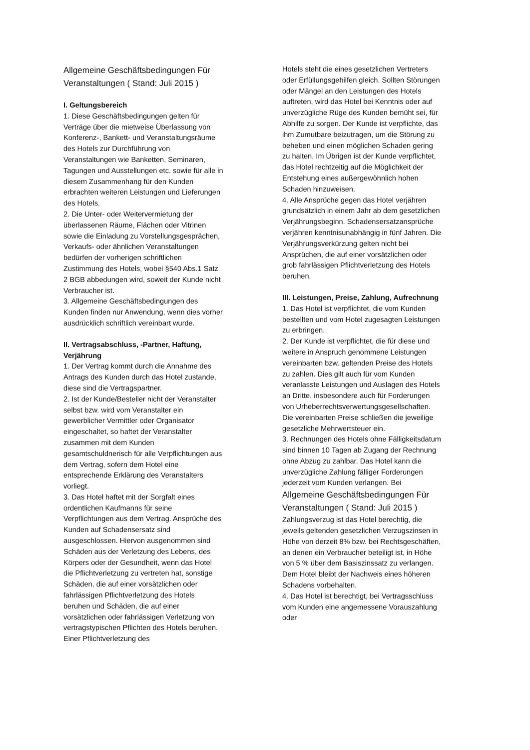Allgemeine Geschäftsbedingungen Für Veranstaltungen ( Stand: Juli 2015 )
I. Geltungsbereich
1. Diese Geschäftsbedingungen gelten für Verträge über die mietweise Überlassung von Konferenz-, Bankett- und Veranstaltungsräume des Hotels zur Durchführung von Veranstaltungen wie Banketten, Seminaren, Tagungen und Ausstellungen etc. sowie für alle in diesem Zusammenhang für den Kunden erbrachten weiteren Leistungen und Lieferungen des Hotels.
2. Die Unter- oder Weitervermietung der überlassenen Räume, Flächen oder Vitrinen sowie die Einladung zu Vorstellungsgesprächen, Verkaufs- oder ähnlichen Veranstaltungen bedürfen der vorherigen schriftlichen Zustimmung des Hotels, wobei §540 Abs.1 Satz 2 BGB abbedungen wird, soweit der Kunde nicht Verbraucher ist.
3. Allgemeine Geschäftsbedingungen des Kunden finden nur Anwendung, wenn dies vorher ausdrücklich schriftlich vereinbart wurde.
II. Vertragsabschluss, -Partner, Haftung, Verjährung
1. Der Vertrag kommt durch die Annahme des Antrags des Kunden durch das Hotel zustande, diese sind die Vertragspartner.
2. Ist der Kunde/Besteller nicht der Veranstalter selbst bzw. wird vom Veranstalter ein gewerblicher Vermittler oder Organisator eingeschaltet, so haftet der Veranstalter zusammen mit dem Kunden gesamtschuldnerisch für alle Verpflichtungen aus dem Vertrag, sofern dem Hotel eine entsprechende Erklärung des Veranstalters vorliegt.
3. Das Hotel haftet mit der Sorgfalt eines ordentlichen Kaufmanns für seine Verpflichtungen aus dem Vertrag. Ansprüche des Kunden auf Schadensersatz sind ausgeschlossen. Hiervon ausgenommen sind Schäden aus der Verletzung des Lebens, des Körpers oder der Gesundheit, wenn das Hotel die Pflichtverletzung zu vertreten hat, sonstige Schäden, die auf einer vorsätzlichen oder fahrlässigen Pflichtverletzung des Hotels beruhen und Schäden, die auf einer vorsätzlichen oder fahrlässigen Verletzung von vertragstypischen Pflichten des Hotels beruhen. Einer Pflichtverletzung des
Hotels steht die eines gesetzlichen Vertreters oder Erfüllungsgehilfen gleich. Sollten Störungen oder Mängel an den Leistungen des Hotels auftreten, wird das Hotel bei Kenntnis oder auf unverzügliche Rüge des Kunden bemüht sei, für Abhilfe zu sorgen. Der Kunde ist verpflichte, das ihm Zumutbare beizutragen, um die Störung zu beheben und einen möglichen Schaden gering zu halten. Im Übrigen ist der Kunde verpflichtet, das Hotel rechtzeitig auf die Möglichkeit der Entstehung eines außergewöhnlich hohen Schaden hinzuweisen.
4. Alle Ansprüche gegen das Hotel verjähren grundsätzlich in einem Jahr ab dem gesetzlichen Verjährungsbeginn. Schadensersatzansprüche verjähren kenntnisunabhängig in fünf Jahren. Die Verjährungsverkürzung gelten nicht bei Ansprüchen, die auf einer vorsätzlichen oder grob fahrlässigen Pflichtverletzung des Hotels beruhen.
III. Leistungen, Preise, Zahlung, Aufrechnung
1. Das Hotel ist verpflichtet, die vom Kunden bestellten und vom Hotel zugesagten Leistungen zu erbringen.
2. Der Kunde ist verpflichtet, die für diese und weitere in Anspruch genommene Leistungen vereinbarten bzw. geltenden Preise des Hotels zu zahlen. Dies gilt auch für vom Kunden veranlasste Leistungen und Auslagen des Hotels an Dritte, insbesondere auch für Forderungen von Urheberrechtsverwertungsgesellschaften. Die vereinbarten Preise schließen die jeweilige gesetzliche Mehrwertsteuer ein.
3. Rechnungen des Hotels ohne Fälligkeitsdatum sind binnen 10 Tagen ab Zugang der Rechnung ohne Abzug zu zahlbar. Das Hotel kann die unverzügliche Zahlung fälliger Forderungen jederzeit vom Kunden verlangen. Bei
Allgemeine Geschäftsbedingungen Für Veranstaltungen ( Stand: Juli 2015 )
Zahlungsverzug ist das Hotel berechtig, die jeweils geltenden gesetzlichen Verzugszinsen in Höhe von derzeit 8% bzw. bei Rechtsgeschäften, an denen ein Verbraucher beteiligt ist, in Höhe von 5 % über dem Basiszinssatz zu verlangen. Dem Hotel bleibt der Nachweis eines höheren Schadens vorbehalten.
4. Das Hotel ist berechtigt, bei Vertragsschluss vom Kunden eine angemessene Vorauszahlung oder